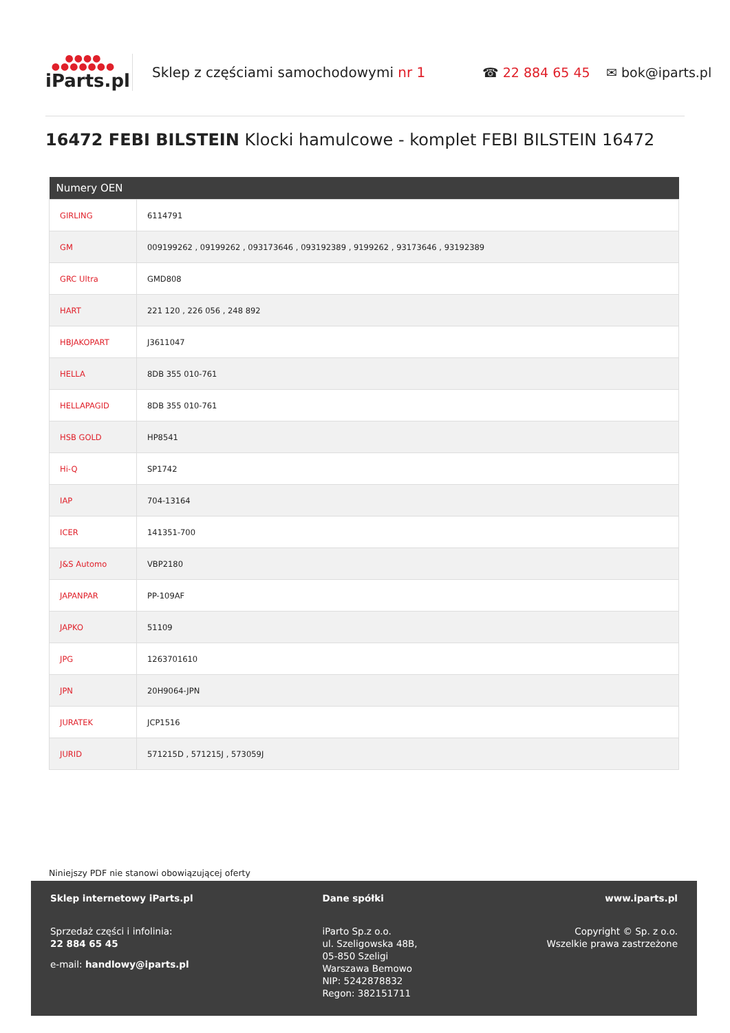●●●●
●●●●●●●
iParts.pl
Sklep z częściami samochodowymi nr 1 ☎ 22 884 65 45 ✉ bok@iparts.pl
16472 FEBI BILSTEIN Klocki hamulcowe - komplet FEBI BILSTEIN 16472
| Numery OEN | |
| --- | --- |
| GIRLING | 6114791 |
| GM | 009199262 , 09199262 , 093173646 , 093192389 , 9199262 , 93173646 , 93192389 |
| GRC Ultra | GMD808 |
| HART | 221 120 , 226 056 , 248 892 |
| HBJAKOPART | J3611047 |
| HELLA | 8DB 355 010-761 |
| HELLAPAGID | 8DB 355 010-761 |
| HSB GOLD | HP8541 |
| Hi-Q | SP1742 |
| IAP | 704-13164 |
| ICER | 141351-700 |
| J&S Automo | VBP2180 |
| JAPANPAR | PP-109AF |
| JAPKO | 51109 |
| JPG | 1263701610 |
| JPN | 20H9064-JPN |
| JURATEK | JCP1516 |
| JURID | 571215D , 571215J , 573059J |
Niniejszy PDF nie stanowi obowiązującej oferty
Sklep internetowy iParts.pl
Sprzedaż części i infolinia:
22 884 65 45
e-mail: handlowy@iparts.pl
Dane spółki
iParto Sp.z o.o.
ul. Szeligowska 48B,
05-850 Szeligi
Warszawa Bemowo
NIP: 5242878832
Regon: 382151711
www.iparts.pl
Copyright © Sp. z o.o.
Wszelkie prawa zastrzeżone